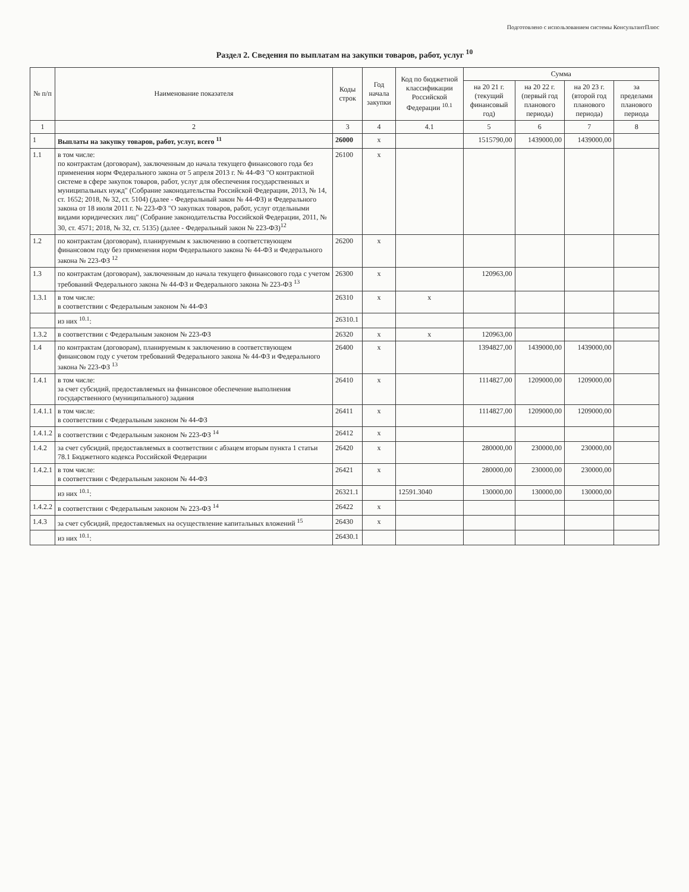Подготовлено с использованием системы КонсультантПлюс
Раздел 2. Сведения по выплатам на закупки товаров, работ, услуг <sup>10</sup>
| № п/п | Наименование показателя | Коды строк | Год начала закупки | Код по бюджетной классификации Российской Федерации <sup>10.1</sup> | Сумма | | | |
| --- | --- | --- | --- | --- | --- | --- | --- | --- |
| | | | | | на 20 21 г. (текущий финансовый год) | на 20 22 г. (первый год планового периода) | на 20 23 г. (второй год планового периода) | за пределами планового периода |
| 1 | 2 | 3 | 4 | 4.1 | 5 | 6 | 7 | 8 |
| 1 | Выплаты на закупку товаров, работ, услуг, всего <sup>11</sup> | 26000 | x | | 1515790,00 | 1439000,00 | 1439000,00 | |
| 1.1 | в том числе: по контрактам (договорам), заключенным до начала текущего финансового года без применения норм Федерального закона от 5 апреля 2013 г. № 44-ФЗ "О контрактной системе в сфере закупок товаров, работ, услуг для обеспечения государственных и муниципальных нужд" (Собрание законодательства Российской Федерации, 2013, № 14, ст. 1652; 2018, № 32, ст. 5104) (далее - Федеральный закон № 44-ФЗ) и Федерального закона от 18 июля 2011 г. № 223-ФЗ "О закупках товаров, работ, услуг отдельными видами юридических лиц" (Собрание законодательства Российской Федерации, 2011, № 30, ст. 4571; 2018, № 32, ст. 5135) (далее - Федеральный закон № 223-ФЗ)<sup>12</sup> | 26100 | x | | | | | |
| 1.2 | по контрактам (договорам), планируемым к заключению в соответствующем финансовом году без применения норм Федерального закона № 44-ФЗ и Федерального закона № 223-ФЗ <sup>12</sup> | 26200 | x | | | | | |
| 1.3 | по контрактам (договорам), заключенным до начала текущего финансового года с учетом требований Федерального закона № 44-ФЗ и Федерального закона № 223-ФЗ <sup>13</sup> | 26300 | x | | 120963,00 | | | |
| 1.3.1 | в том числе: в соответствии с Федеральным законом № 44-ФЗ | 26310 | x | x | | | | |
| | из них <sup>10.1</sup>: | 26310.1 | | | | | | |
| 1.3.2 | в соответствии с Федеральным законом № 223-ФЗ | 26320 | x | x | 120963,00 | | | |
| 1.4 | по контрактам (договорам), планируемым к заключению в соответствующем финансовом году с учетом требований Федерального закона № 44-ФЗ и Федерального закона № 223-ФЗ <sup>13</sup> | 26400 | x | | 1394827,00 | 1439000,00 | 1439000,00 | |
| 1.4.1 | в том числе: за счет субсидий, предоставляемых на финансовое обеспечение выполнения государственного (муниципального) задания | 26410 | x | | 1114827,00 | 1209000,00 | 1209000,00 | |
| 1.4.1.1 | в том числе: в соответствии с Федеральным законом № 44-ФЗ | 26411 | x | | 1114827,00 | 1209000,00 | 1209000,00 | |
| 1.4.1.2 | в соответствии с Федеральным законом № 223-ФЗ <sup>14</sup> | 26412 | x | | | | | |
| 1.4.2 | за счет субсидий, предоставляемых в соответствии с абзацем вторым пункта 1 статьи 78.1 Бюджетного кодекса Российской Федерации | 26420 | x | | 280000,00 | 230000,00 | 230000,00 | |
| 1.4.2.1 | в том числе: в соответствии с Федеральным законом № 44-ФЗ | 26421 | x | | 280000,00 | 230000,00 | 230000,00 | |
| | из них <sup>10.1</sup>: | 26321.1 | | 12591.3040 | 130000,00 | 130000,00 | 130000,00 | |
| 1.4.2.2 | в соответствии с Федеральным законом № 223-ФЗ <sup>14</sup> | 26422 | x | | | | | |
| 1.4.3 | за счет субсидий, предоставляемых на осуществление капитальных вложений <sup>15</sup> | 26430 | x | | | | | |
| | из них <sup>10.1</sup>: | 26430.1 | | | | | | |